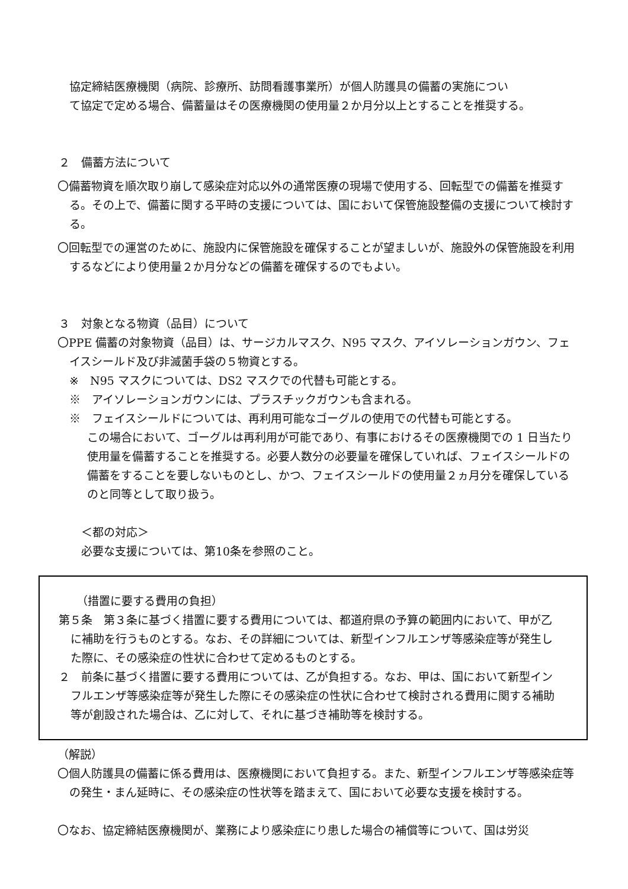協定締結医療機関（病院、診療所、訪問看護事業所）が個人防護具の備蓄の実施につい
て協定で定める場合、備蓄量はその医療機関の使用量２か月分以上とすることを推奨する。
２　備蓄方法について
〇備蓄物資を順次取り崩して感染症対応以外の通常医療の現場で使用する、回転型での備蓄を推奨する。その上で、備蓄に関する平時の支援については、国において保管施設整備の支援について検討する。
〇回転型での運営のために、施設内に保管施設を確保することが望ましいが、施設外の保管施設を利用するなどにより使用量２か月分などの備蓄を確保するのでもよい。
３　対象となる物資（品目）について
〇PPE 備蓄の対象物資（品目）は、サージカルマスク、N95 マスク、アイソレーションガウン、フェイスシールド及び非滅菌手袋の５物資とする。
※　N95 マスクについては、DS2 マスクでの代替も可能とする。
※　アイソレーションガウンには、プラスチックガウンも含まれる。
※　フェイスシールドについては、再利用可能なゴーグルの使用での代替も可能とする。
この場合において、ゴーグルは再利用が可能であり、有事におけるその医療機関での 1 日当たり使用量を備蓄することを推奨する。必要人数分の必要量を確保していれば、フェイスシールドの備蓄をすることを要しないものとし、かつ、フェイスシールドの使用量２ヵ月分を確保しているのと同等として取り扱う。
＜都の対応＞
必要な支援については、第10条を参照のこと。
（措置に要する費用の負担）
第５条　第３条に基づく措置に要する費用については、都道府県の予算の範囲内において、甲が乙に補助を行うものとする。なお、その詳細については、新型インフルエンザ等感染症等が発生した際に、その感染症の性状に合わせて定めるものとする。
２　前条に基づく措置に要する費用については、乙が負担する。なお、甲は、国において新型インフルエンザ等感染症等が発生した際にその感染症の性状に合わせて検討される費用に関する補助等が創設された場合は、乙に対して、それに基づき補助等を検討する。
（解説）
〇個人防護具の備蓄に係る費用は、医療機関において負担する。また、新型インフルエンザ等感染症等の発生・まん延時に、その感染症の性状等を踏まえて、国において必要な支援を検討する。
〇なお、協定締結医療機関が、業務により感染症にり患した場合の補償等について、国は労災